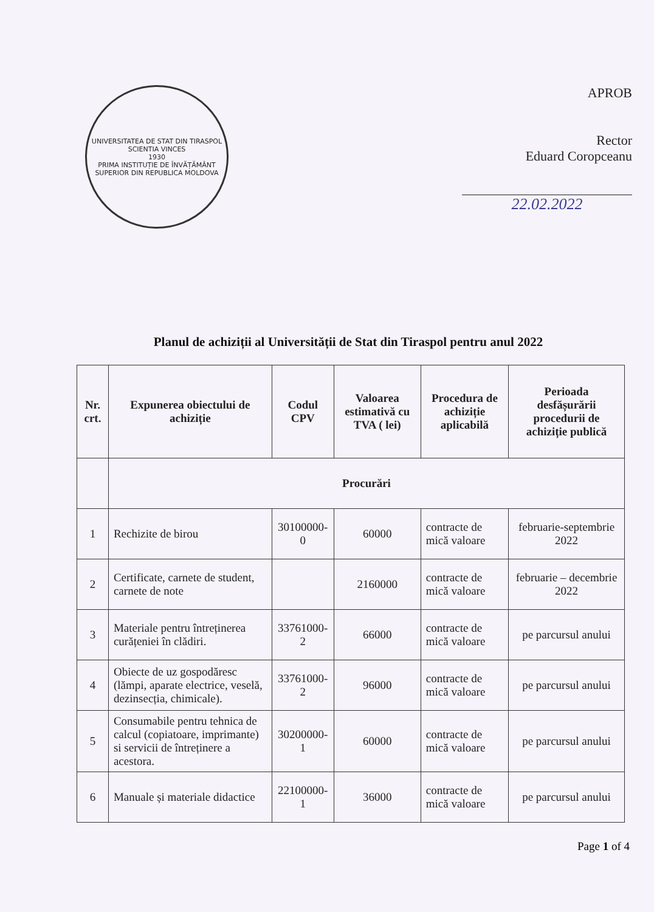UNIVERSITATEA DE STAT DIN TIRASPOL
SCIENTIA VINCES
1930
PRIMA INSTITUȚIE DE ÎNVĂȚĂMÂNT SUPERIOR DIN REPUBLICA MOLDOVA
APROB
Rector
Eduard Coropceanu
22.02.2022
Planul de achiziții al Universității de Stat din Tiraspol pentru anul 2022
| Nr. crt. | Expunerea obiectului de achiziție | Codul CPV | Valoarea estimativă cu TVA ( lei) | Procedura de achiziție aplicabilă | Perioada desfășurării procedurii de achiziție publică |
| --- | --- | --- | --- | --- | --- |
| | Procurări | | | | |
| 1 | Rechizite de birou | 30100000-0 | 60000 | contracte de mică valoare | februarie-septembrie 2022 |
| 2 | Certificate, carnete de student, carnete de note | | 2160000 | contracte de mică valoare | februarie – decembrie 2022 |
| 3 | Materiale pentru întreținerea curățeniei în clădiri. | 33761000-2 | 66000 | contracte de mică valoare | pe parcursul anului |
| 4 | Obiecte de uz gospodăresc (lămpi, aparate electrice, veselă, dezinsecția, chimicale). | 33761000-2 | 96000 | contracte de mică valoare | pe parcursul anului |
| 5 | Consumabile pentru tehnica de calcul (copiatoare, imprimante) si servicii de întreținere a acestora. | 30200000-1 | 60000 | contracte de mică valoare | pe parcursul anului |
| 6 | Manuale și materiale didactice | 22100000-1 | 36000 | contracte de mică valoare | pe parcursul anului |
Page 1 of 4